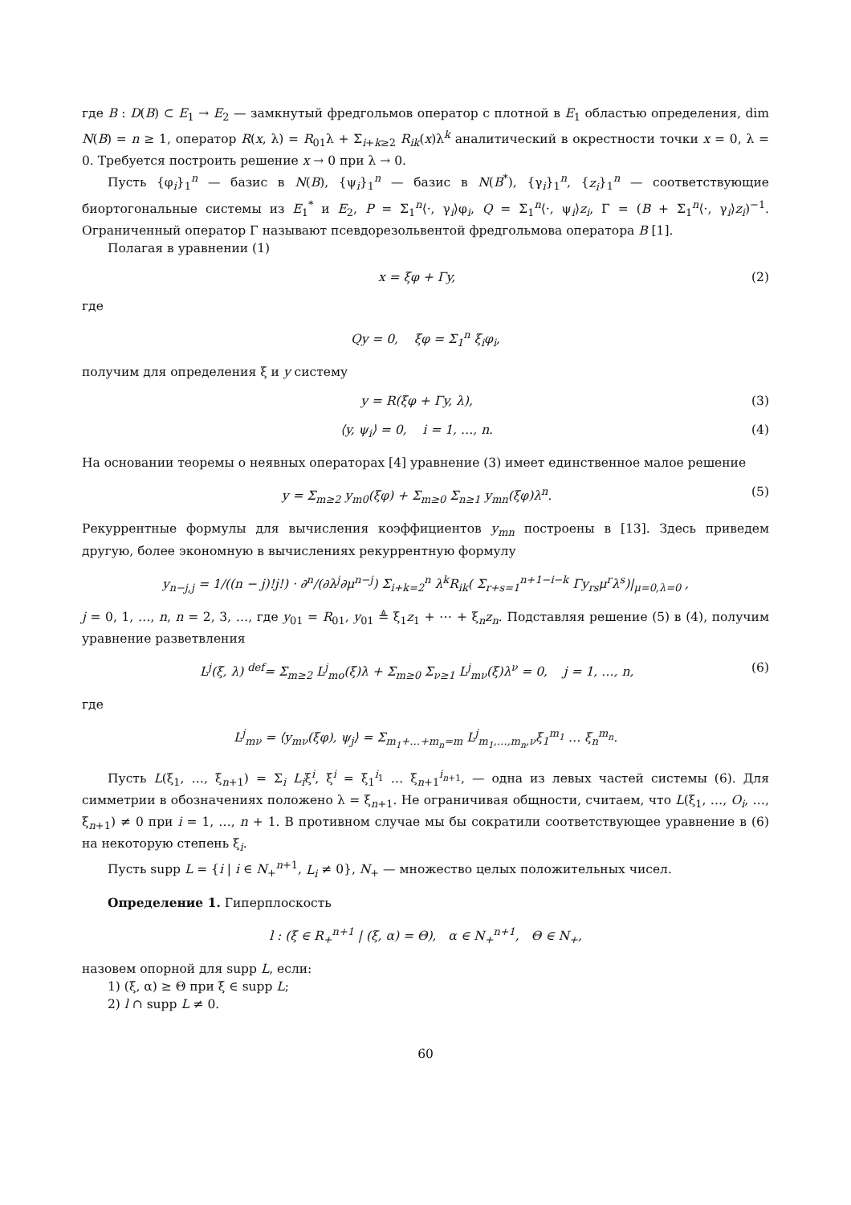где B : D(B) ⊂ E<sub>1</sub> → E<sub>2</sub> — замкнутый фредгольмов оператор с плотной в E<sub>1</sub> областью определения, dim N(B) = n ≥ 1, оператор R(x, λ) = R<sub>01</sub>λ + Σ<sub>i+k≥2</sub> R<sub>ik</sub>(x)λ<sup>k</sup> аналитический в окрестности точки x = 0, λ = 0. Требуется построить решение x → 0 при λ → 0.
Пусть {φ<sub>i</sub>}<sub>1</sub><sup>n</sup> — базис в N(B), {ψ<sub>i</sub>}<sub>1</sub><sup>n</sup> — базис в N(B<sup>*</sup>), {γ<sub>i</sub>}<sub>1</sub><sup>n</sup>, {z<sub>i</sub>}<sub>1</sub><sup>n</sup> — соответствующие биортогональные системы из E<sub>1</sub><sup>*</sup> и E<sub>2</sub>, P = Σ<sub>1</sub><sup>n</sup>⟨·, γ<sub>i</sub>⟩φ<sub>i</sub>, Q = Σ<sub>1</sub><sup>n</sup>⟨·, ψ<sub>i</sub>⟩z<sub>i</sub>, Γ = (B + Σ<sub>1</sub><sup>n</sup>⟨·, γ<sub>i</sub>⟩z<sub>i</sub>)<sup>−1</sup>. Ограниченный оператор Γ называют псевдорезольвентой фредгольмова оператора B [1].
Полагая в уравнении (1)
x = ξφ + Γy, (2)
где
Qy = 0, ξφ = Σ<sub>1</sub><sup>n</sup> ξ<sub>i</sub>φ<sub>i</sub>,
получим для определения ξ и y систему
y = R(ξφ + Γy, λ), (3)
⟨y, ψ<sub>i</sub>⟩ = 0, i = 1, …, n. (4)
На основании теоремы о неявных операторах [4] уравнение (3) имеет единственное малое решение
y = Σ<sub>m≥2</sub> y<sub>m0</sub>(ξφ) + Σ<sub>m≥0</sub> Σ<sub>n≥1</sub> y<sub>mn</sub>(ξφ)λ<sup>n</sup>. (5)
Рекуррентные формулы для вычисления коэффициентов y<sub>mn</sub> построены в [13]. Здесь приведем другую, более экономную в вычислениях рекуррентную формулу
y<sub>n−j,j</sub> = 1/((n − j)!j!) · ∂<sup>n</sup>/(∂λ<sup>j</sup>∂μ<sup>n−j</sup>) Σ<sub>i+k=2</sub><sup>n</sup> λ<sup>k</sup>R<sub>ik</sub>( Σ<sub>r+s=1</sub><sup>n+1−i−k</sup> Γy<sub>rs</sub>μ<sup>r</sup>λ<sup>s</sup>)|<sub>μ=0,λ=0</sub> ,
j = 0, 1, …, n, n = 2, 3, …, где y<sub>01</sub> = R<sub>01</sub>, y<sub>01</sub> ≜ ξ<sub>1</sub>z<sub>1</sub> + ⋯ + ξ<sub>n</sub>z<sub>n</sub>. Подставляя решение (5) в (4), получим уравнение разветвления
L<sup>j</sup>(ξ, λ) <sup>def</sup>= Σ<sub>m≥2</sub> L<sup>j</sup><sub>mo</sub>(ξ)λ + Σ<sub>m≥0</sub> Σ<sub>ν≥1</sub> L<sup>j</sup><sub>mν</sub>(ξ)λ<sup>ν</sup> = 0, j = 1, …, n, (6)
где
L<sup>j</sup><sub>mν</sub> = ⟨y<sub>mν</sub>(ξφ), ψ<sub>j</sub>⟩ = Σ<sub>m<sub>1</sub>+…+m<sub>n</sub>=m</sub> L<sup>j</sup><sub>m<sub>1</sub>,…,m<sub>n</sub>,ν</sub>ξ<sub>1</sub><sup>m<sub>1</sub></sup> … ξ<sub>n</sub><sup>m<sub>n</sub></sup>.
Пусть L(ξ<sub>1</sub>, …, ξ<sub>n+1</sub>) = Σ<sub>i</sub> L<sub>i</sub>ξ<sup>i</sup>, ξ<sup>i</sup> = ξ<sub>1</sub><sup>i<sub>1</sub></sup> … ξ<sub>n+1</sub><sup>i<sub>n+1</sub></sup>, — одна из левых частей системы (6). Для симметрии в обозначениях положено λ = ξ<sub>n+1</sub>. Не ограничивая общности, считаем, что L(ξ<sub>1</sub>, …, O<sub>i</sub>, …, ξ<sub>n+1</sub>) ≠ 0 при i = 1, …, n + 1. В противном случае мы бы сократили соответствующее уравнение в (6) на некоторую степень ξ<sub>i</sub>.
Пусть supp L = {i | i ∈ N<sub>+</sub><sup>n+1</sup>, L<sub>i</sub> ≠ 0}, N<sub>+</sub> — множество целых положительных чисел.
Определение 1. Гиперплоскость
l : (ξ ∈ R<sub>+</sub><sup>n+1</sup> | (ξ, α) = Θ), α ∈ N<sub>+</sub><sup>n+1</sup>, Θ ∈ N<sub>+</sub>,
назовем опорной для supp L, если:
1) (ξ, α) ≥ Θ при ξ ∈ supp L;
2) l ∩ supp L ≠ 0.
60